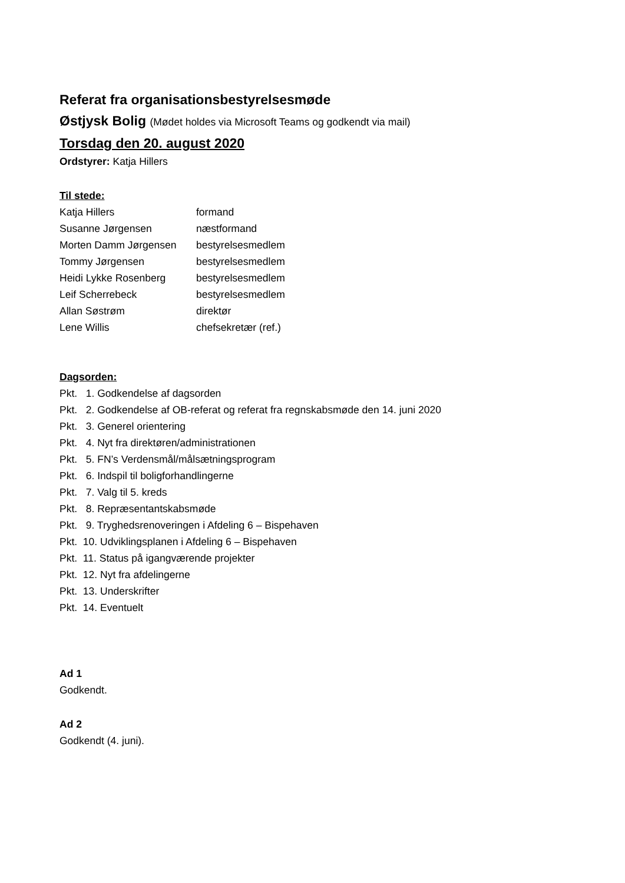Referat fra organisationsbestyrelsesmøde
Østjysk Bolig (Mødet holdes via Microsoft Teams og godkendt via mail)
Torsdag den 20. august 2020
Ordstyrer: Katja Hillers
Til stede:
| Katja Hillers | formand |
| Susanne Jørgensen | næstformand |
| Morten Damm Jørgensen | bestyrelsesmedlem |
| Tommy Jørgensen | bestyrelsesmedlem |
| Heidi Lykke Rosenberg | bestyrelsesmedlem |
| Leif Scherrebeck | bestyrelsesmedlem |
| Allan Søstrøm | direktør |
| Lene Willis | chefsekretær (ref.) |
Dagsorden:
Pkt. 1. Godkendelse af dagsorden
Pkt. 2. Godkendelse af OB-referat og referat fra regnskabsmøde den 14. juni 2020
Pkt. 3. Generel orientering
Pkt. 4. Nyt fra direktøren/administrationen
Pkt. 5. FN’s Verdensmål/målsætningsprogram
Pkt. 6. Indspil til boligforhandlingerne
Pkt. 7. Valg til 5. kreds
Pkt. 8. Repræsentantskabsmøde
Pkt. 9. Tryghedsrenoveringen i Afdeling 6 – Bispehaven
Pkt. 10. Udviklingsplanen i Afdeling 6 – Bispehaven
Pkt. 11. Status på igangværende projekter
Pkt. 12. Nyt fra afdelingerne
Pkt. 13. Underskrifter
Pkt. 14. Eventuelt
Ad 1
Godkendt.
Ad 2
Godkendt (4. juni).